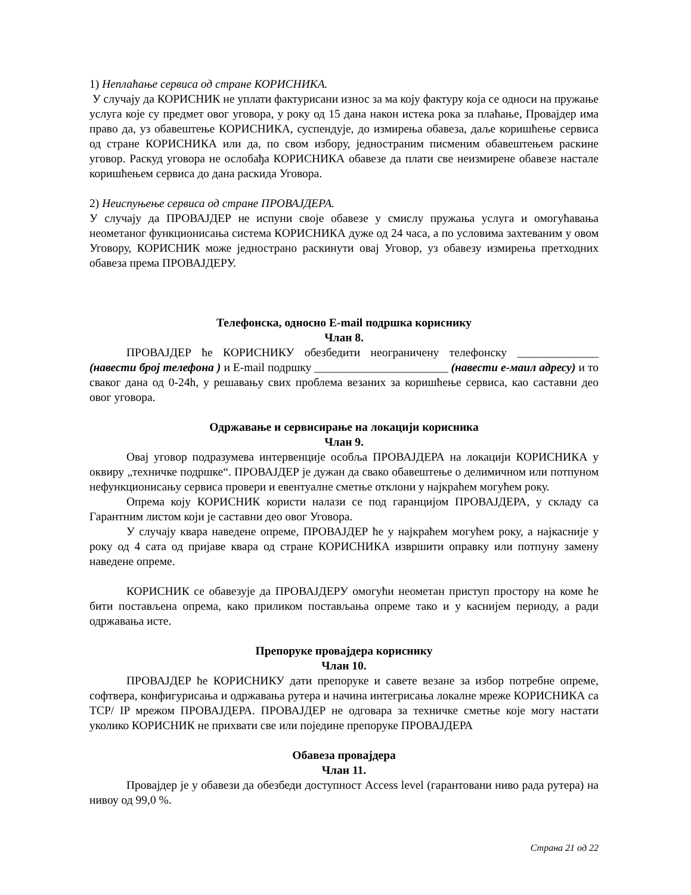1) Неплаћање сервиса од стране КОРИСНИКА.
У случају да КОРИСНИК не уплати фактурисани износ за ма коју фактуру која се односи на пружање услуга које су предмет овог уговора, у року од 15 дана након истека рока за плаћање, Провајдер има право да, уз обавештење КОРИСНИКА, суспендује, до измирења обавеза, даље коришћење сервиса од стране КОРИСНИКА или да, по свом избору, једностраним писменим обавештењем раскине уговор. Раскуд уговора не ослобађа КОРИСНИКА обавезе да плати све неизмирене обавезе настале коришћењем сервиса до дана раскида Уговора.
2) Неиспуњење сервиса од стране ПРОВАЈДЕРА.
У случају да ПРОВАЈДЕР не испуни своје обавезе у смислу пружања услуга и омогућавања неометаног функционисања система КОРИСНИКА дуже од 24 часа, а по условима захтеваним у овом Уговору, КОРИСНИК може једнострано раскинути овај Уговор, уз обавезу измирења претходних обавеза према ПРОВАЈДЕРУ.
Телефонска, односно E-mail подршка кориснику
Члан 8.
ПРОВАЈДЕР ће КОРИСНИКУ обезбедити неограничену телефонску ______________ (навести број телефона ) и E-mail подршку _______________________ (навести е-маил адресу) и то сваког дана од 0-24h, у решавању свих проблема везаних за коришћење сервиса, као саставни део овог уговора.
Одржавање и сервисирање на локацији корисника
Члан 9.
Овај уговор подразумева интервенције особља ПРОВАЈДЕРА на локацији КОРИСНИКА у оквиру „техничке подршке“. ПРОВАЈДЕР је дужан да свако обавештење о делимичном или потпуном нефункционисању сервиса провери и евентуалне сметње отклони у најкраћем могућем року.
Опрема коју КОРИСНИК користи налази се под гаранцијом ПРОВАЈДЕРА, у складу са Гарантним листом који је саставни део овог Уговора.
У случају квара наведене опреме, ПРОВАЈДЕР ће у најкраћем могућем року, а најкасније у року од 4 сата од пријаве квара од стране КОРИСНИКА извршити оправку или потпуну замену наведене опреме.
КОРИСНИК се обавезује да ПРОВАЈДЕРУ омогући неометан приступ простору на коме ће бити постављена опрема, како приликом постављања опреме тако и у каснијем периоду, а ради одржавања исте.
Препоруке провајдера кориснику
Члан 10.
ПРОВАЈДЕР ће КОРИСНИКУ дати препоруке и савете везане за избор потребне опреме, софтвера, конфигурисања и одржавања рутера и начина интегрисања локалне мреже КОРИСНИКА са TCP/ IP мрежом ПРОВАЈДЕРА. ПРОВАЈДЕР не одговара за техничке сметње које могу настати уколико КОРИСНИК не прихвати све или поједине препоруке ПРОВАЈДЕРА
Обавеза провајдера
Члан 11.
Провајдер је у обавези да обезбеди доступност Access level (гарантовани ниво рада рутера) на нивоу од 99,0 %.
Страна 21 од 22